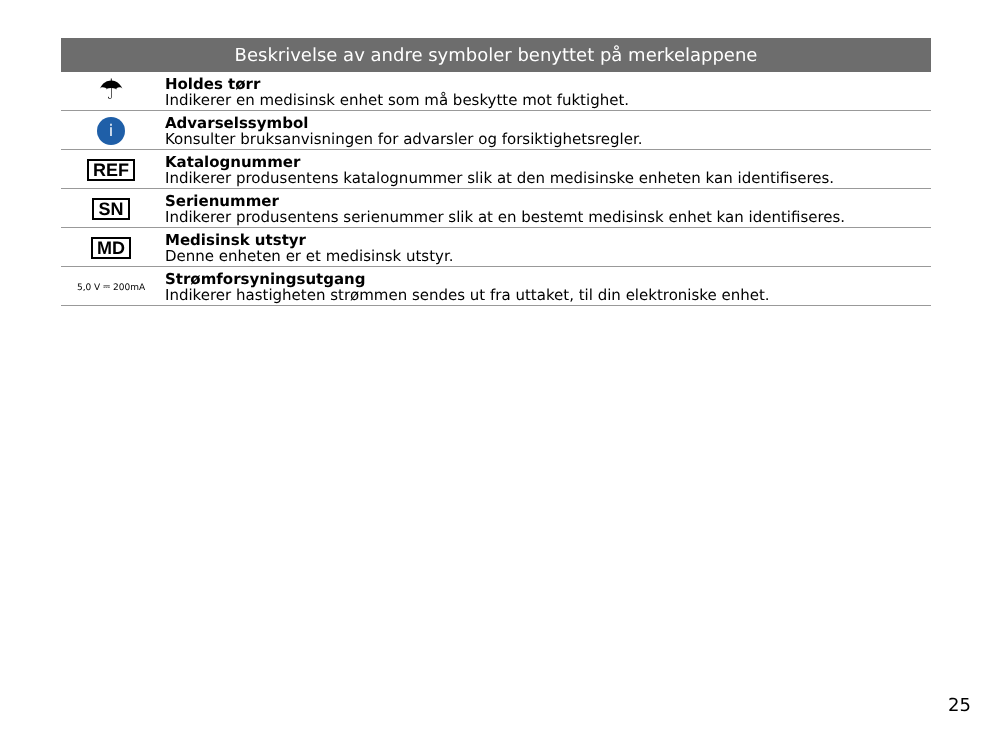| Beskrivelse av andre symboler benyttet på merkelappene | |
| --- | --- |
| ☂ | Holdes tørr Indikerer en medisinsk enhet som må beskytte mot fuktighet. |
| i | Advarselssymbol Konsulter bruksanvisningen for advarsler og forsiktighetsregler. |
| REF | Katalognummer Indikerer produsentens katalognummer slik at den medisinske enheten kan identifiseres. |
| SN | Serienummer Indikerer produsentens serienummer slik at en bestemt medisinsk enhet kan identifiseres. |
| MD | Medisinsk utstyr Denne enheten er et medisinsk utstyr. |
| 5,0 V ⎓ 200mA | Strømforsyningsutgang Indikerer hastigheten strømmen sendes ut fra uttaket, til din elektroniske enhet. |
25